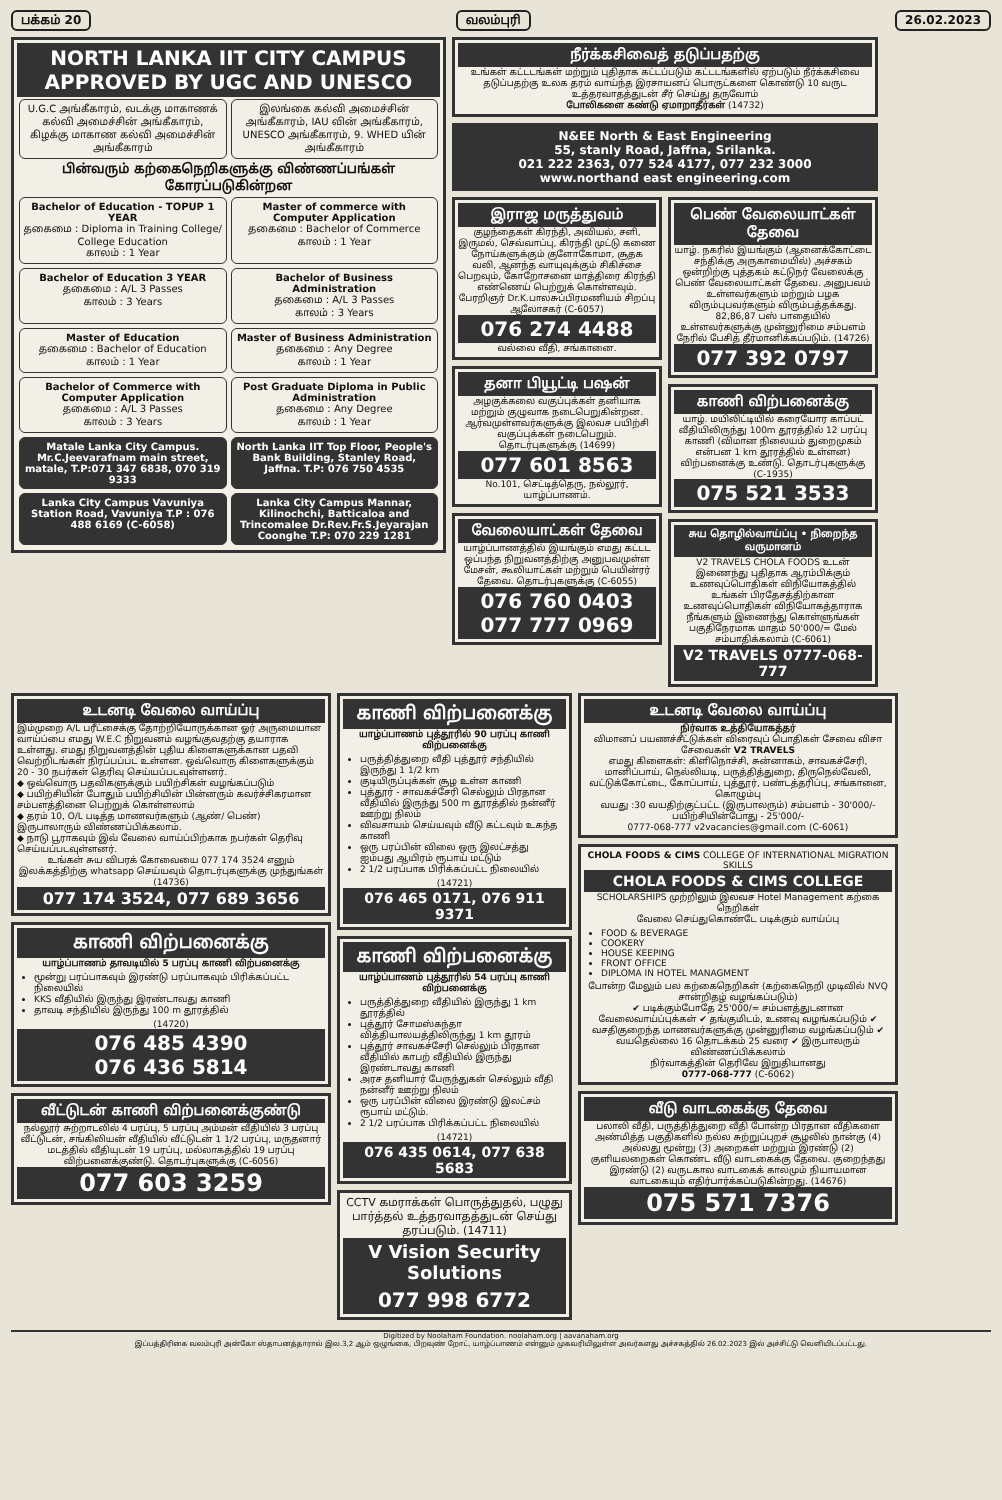பக்கம் 20 வலம்புரி 26.02.2023
NORTH LANKA IIT CITY CAMPUS
APPROVED BY UGC AND UNESCO
U.G.C அங்கீகாரம், வடக்கு மாகாணக் கல்வி அமைச்சின் அங்கீகாரம், கிழக்கு மாகாண கல்வி அமைச்சின் அங்கீகாரம்
இலங்கை கல்வி அமைச்சின் அங்கீகாரம், IAU வின் அங்கீகாரம், UNESCO அங்கீகாரம், 9. WHED யின் அங்கீகாரம்
பின்வரும் கற்கைநெறிகளுக்கு விண்ணப்பங்கள் கோரப்படுகின்றன
Bachelor of Education - TOPUP 1 YEAR
தகைமை : Diploma in Training College/ College Education
காலம் : 1 Year
Master of commerce with Computer Application
தகைமை : Bachelor of Commerce
காலம் : 1 Year
Bachelor of Education 3 YEAR
தகைமை : A/L 3 Passes
காலம் : 3 Years
Bachelor of Business Administration
தகைமை : A/L 3 Passes
காலம் : 3 Years
Master of Education
தகைமை : Bachelor of Education
காலம் : 1 Year
Master of Business Administration
தகைமை : Any Degree
காலம் : 1 Year
Bachelor of Commerce with Computer Application
தகைமை : A/L 3 Passes
காலம் : 3 Years
Post Graduate Diploma in Public Administration
தகைமை : Any Degree
காலம் : 1 Year
Matale Lanka City Campus. Mr.C.Jeevarafnam main street, matale, T.P:071 347 6838, 070 319 9333
North Lanka IIT Top Floor, People's Bank Building, Stanley Road, Jaffna. T.P: 076 750 4535
Lanka City Campus Vavuniya Station Road, Vavuniya T.P : 076 488 6169 (C-6058)
Lanka City Campus Mannar, Kilinochchi, Batticaloa and Trincomalee Dr.Rev.Fr.S.Jeyarajan Coonghe T.P: 070 229 1281
நீர்க்கசிவைத் தடுப்பதற்கு
உங்கள் கட்டடங்கள் மற்றும் புதிதாக கட்டப்படும் கட்டடங்களில் ஏற்படும் நீர்க்கசிவை தடுப்பதற்கு உலக தரம் வாய்ந்த இரசாயனப் பொருட்களை கொண்டு 10 வருட உத்தரவாதத்துடன் சீர் செய்து தருவோம்
போலிகளை கண்டு ஏமாறாதீர்கள் (14732)
N&EE North & East Engineering
55, stanly Road, Jaffna, Srilanka.
021 222 2363, 077 524 4177, 077 232 3000
www.northand east engineering.com
இராஜ மருத்துவம்
குழந்தைகள் கிரந்தி, அவியல், சளி, இருமல், செவ்வாப்பு, கிரந்தி முட்டு கணை நோய்களுக்கும் குளோகோமா, சூதக வலி, ஆனந்த வாயுவுக்கும் சிகிச்சை பெறவும், கோறோசனை மாத்திரை கிரந்தி எண்ணெய் பெற்றுக் கொள்ளவும். பேரறிஞர் Dr.K.பாலசுப்பிரமணியம் சிறப்பு ஆலோசகர் (C-6057)
076 274 4488
வல்லை வீதி, சங்கானை.
தனா பியூட்டி பஷன்
அழகுக்கலை வகுப்புக்கள் தனியாக மற்றும் குழுவாக நடைபெறுகின்றன. ஆர்வமுள்ளவர்களுக்கு இலவச பயிற்சி வகுப்புக்கள் நடைபெறும். தொடர்புகளுக்கு (14699)
077 601 8563
No.101, செட்டித்தெரு, நல்லூர், யாழ்ப்பாணம்.
வேலையாட்கள் தேவை
யாழ்ப்பாணத்தில் இயங்கும் எமது கட்டட ஒப்பந்த நிறுவனத்திற்கு அனுபவமுள்ள மேசன், கூலியாட்கள் மற்றும் பெயின்ரர் தேவை. தொடர்புகளுக்கு (C-6055)
076 760 0403
077 777 0969
பெண் வேலையாட்கள் தேவை
யாழ். நகரில் இயங்கும் (ஆனைக்கோட்டை சந்திக்கு அருகாமையில்) அச்சகம் ஒன்றிற்கு புத்தகம் கட்டுநர் வேலைக்கு பெண் வேலையாட்கள் தேவை. அனுபவம் உள்ளவர்களும் மற்றும் பழக விரும்புபவர்களும் விரும்பத்தக்கது. 82,86,87 பஸ் பாதையில் உள்ளவர்களுக்கு முன்னுரிமை சம்பளம் நேரில் பேசித் தீர்மானிக்கப்படும். (14726)
077 392 0797
காணி விற்பனைக்கு
யாழ். மயிலிட்டியில் கரையோர காப்பட் வீதியிலிருந்து 100m தூரத்தில் 12 பரப்பு காணி (விமான நிலையம் துறைமுகம் என்பன 1 km தூரத்தில் உள்ளன) விற்பனைக்கு உண்டு. தொடர்புகளுக்கு (C-1935)
075 521 3533
சுய தொழில்வாய்ப்பு • நிறைந்த வருமானம்
V2 TRAVELS CHOLA FOODS உடன் இணைந்து புதிதாக ஆரம்பிக்கும் உணவுப்பொதிகள் விநியோகத்தில் உங்கள் பிரதேசத்திற்கான உணவுப்பொதிகள் விநியோகத்தாராக நீங்களும் இணைந்து கொள்ளுங்கள் பகுதிநேரமாக மாதம் 50'000/= மேல் சம்பாதிக்கலாம் (C-6061)
V2 TRAVELS 0777-068-777
உடனடி வேலை வாய்ப்பு
இம்முறை A/L பரீட்சைக்கு தோற்றியோருக்கான ஓர் அருமையான வாய்ப்பை எமது W.E.C நிறுவனம் வழங்குவதற்கு தயாராக உள்ளது. எமது நிறுவனத்தின் புதிய கிளைகளுக்கான பதவி வெற்றிடங்கள் நிரப்பப்பட உள்ளன. ஒவ்வொரு கிளைகளுக்கும் 20 - 30 நபர்கள் தெரிவு செய்யப்படவுள்ளனர்.
◆ ஒவ்வொரு பதவிகளுக்கும் பயிற்சிகள் வழங்கப்படும்
◆ பயிற்சியின் போதும் பயிற்சியின் பின்னரும் கவர்ச்சிகரமான சம்பளத்தினை பெற்றுக் கொள்ளலாம்
◆ தரம் 10, O/L படித்த மாணவர்களும் (ஆண்/ பெண்) இருபாலாரும் விண்ணப்பிக்கலாம்.
◆ நாடு பூராகவும் இவ் வேலை வாய்ப்பிற்காக நபர்கள் தெரிவு செய்யப்படவுள்ளனர்.
உங்கள் சுய விபரக் கோவையை 077 174 3524 எனும் இலக்கத்திற்கு whatsapp செய்யவும் தொடர்புகளுக்கு முந்துங்கள் (14736)
077 174 3524, 077 689 3656
காணி விற்பனைக்கு
யாழ்ப்பாணம் தாவடியில் 5 பரப்பு காணி விற்பனைக்கு
மூன்று பரப்பாகவும் இரண்டு பரப்பாகவும் பிரிக்கப்பட்ட நிலையில்
KKS வீதியில் இருந்து இரண்டாவது காணி
தாவடி சந்தியில் இருந்து 100 m தூரத்தில்
(14720)
076 485 4390
076 436 5814
வீட்டுடன் காணி விற்பனைக்குண்டு
நல்லூர் சுற்றாடலில் 4 பரப்பு, 5 பரப்பு அம்மன் வீதியில் 3 பரப்பு வீட்டுடன், சங்கிலியன் வீதியில் வீட்டுடன் 1 1/2 பரப்பு, மருதனார் மடத்தில் வீதியுடன் 19 பரப்பு, மல்லாகத்தில் 19 பரப்பு விற்பனைக்குண்டு. தொடர்புகளுக்கு (C-6056)
077 603 3259
காணி விற்பனைக்கு
யாழ்ப்பாணம் புத்தூரில் 90 பரப்பு காணி விற்பனைக்கு
பருத்தித்துறை வீதி புத்தூர் சந்தியில் இருந்து 1 1/2 km
குடியிருப்புக்கள் சூழ உள்ள காணி
புத்தூர் - சாவகச்சேரி செல்லும் பிரதான வீதியில் இருந்து 500 m தூரத்தில் நன்னீர் ஊற்று நிலம்
விவசாயம் செய்யவும் வீடு கட்டவும் உகந்த காணி
ஒரு பரப்பின் விலை ஒரு இலட்சத்து ஐம்பது ஆயிரம் ரூபாய் மட்டும்
2 1/2 பரப்பாக பிரிக்கப்பட்ட நிலையில்
(14721)
076 465 0171, 076 911 9371
காணி விற்பனைக்கு
யாழ்ப்பாணம் புத்தூரில் 54 பரப்பு காணி விற்பனைக்கு
பருத்தித்துறை வீதியில் இருந்து 1 km தூரத்தில்
புத்தூர் சோமஸ்கந்தா வித்தியாலயத்திலிருந்து 1 km தூரம்
புத்தூர் சாவகச்சேரி செல்லும் பிரதான வீதியில் காபற் வீதியில் இருந்து இரண்டாவது காணி
அரச தனியார் பேருந்துகள் செல்லும் வீதி நன்னீர் ஊற்று நிலம்
ஒரு பரப்பின் விலை இரண்டு இலட்சம் ரூபாய் மட்டும்.
2 1/2 பரப்பாக பிரிக்கப்பட்ட நிலையில்
(14721)
076 435 0614, 077 638 5683
CCTV கமராக்கள் பொருத்துதல், பழுது பார்த்தல் உத்தரவாதத்துடன் செய்து தரப்படும். (14711)
V Vision Security Solutions
077 998 6772
உடனடி வேலை வாய்ப்பு
நிர்வாக உத்தியோகத்தர்
விமானப் பயணச்சீட்டுக்கள் விரைவுப் பொதிகள் சேவை விசா சேவைகள் V2 TRAVELS
எமது கிளைகள்: கிளிநொச்சி, சுன்னாகம், சாவகச்சேரி, மானிப்பாய், நெல்லியடி, பருத்தித்துறை, திருநெல்வேலி, வட்டுக்கோட்டை, கோப்பாய், புத்தூர், பண்டத்தரிப்பு, சங்கானை, கொழும்பு
வயது :30 வயதிற்குட்பட்ட (இருபாலரும்) சம்பளம் - 30'000/- பயிற்சியின்போது - 25'000/-
0777-068-777 v2vacancies@gmail.com (C-6061)
CHOLA FOODS & CIMS COLLEGE OF INTERNATIONAL MIGRATION SKILLS
CHOLA FOODS & CIMS COLLEGE
SCHOLARSHIPS முற்றிலும் இலவச Hotel Management கற்கை நெறிகள்
வேலை செய்துகொண்டே படிக்கும் வாய்ப்பு
FOOD & BEVERAGE
COOKERY
HOUSE KEEPING
FRONT OFFICE
DIPLOMA IN HOTEL MANAGMENT
போன்ற மேலும் பல கற்கைநெறிகள் (கற்கைநெறி முடிவில் NVQ சான்றிதழ் வழங்கப்படும்)
✔ படிக்கும்போதே 25'000/= சம்பளத்துடனான வேலைவாய்ப்புக்கள் ✔ தங்குமிடம், உணவு வழங்கப்படும் ✔ வசதிகுறைந்த மாணவர்களுக்கு முன்னுரிமை வழங்கப்படும் ✔ வயதெல்லை 16 தொடக்கம் 25 வரை ✔ இருபாலரும் விண்ணப்பிக்கலாம்
நிர்வாகத்தின் தெரிவே இறுதியானது
0777-068-777 (C-6062)
வீடு வாடகைக்கு தேவை
பலாலி வீதி, பருத்தித்துறை வீதி போன்ற பிரதான வீதிகளை அண்மித்த பகுதிகளில் நல்ல சுற்றுப்புறச் சூழலில் நான்கு (4) அல்லது மூன்று (3) அறைகள் மற்றும் இரண்டு (2) குளியலறைகள் கொண்ட வீடு வாடகைக்கு தேவை. குறைந்தது இரண்டு (2) வருடகால வாடகைக் காலமும் நியாயமான வாடகையும் எதிர்பார்க்கப்படுகின்றது. (14676)
075 571 7376
Digitized by Noolaham Foundation. noolaham.org | aavanaham.org
இப்பத்திரிகை வலம்புரி அன்கோ ஸ்தாபனத்தாரால் இல.3,2 ஆம் ஒழுங்கை, பிறவுண் றோட், யாழ்ப்பாணம் என்னும் முகவரியிலுள்ள அவர்களது அச்சகத்தில் 26.02.2023 இல் அச்சிட்டு வெளியிடப்பட்டது.